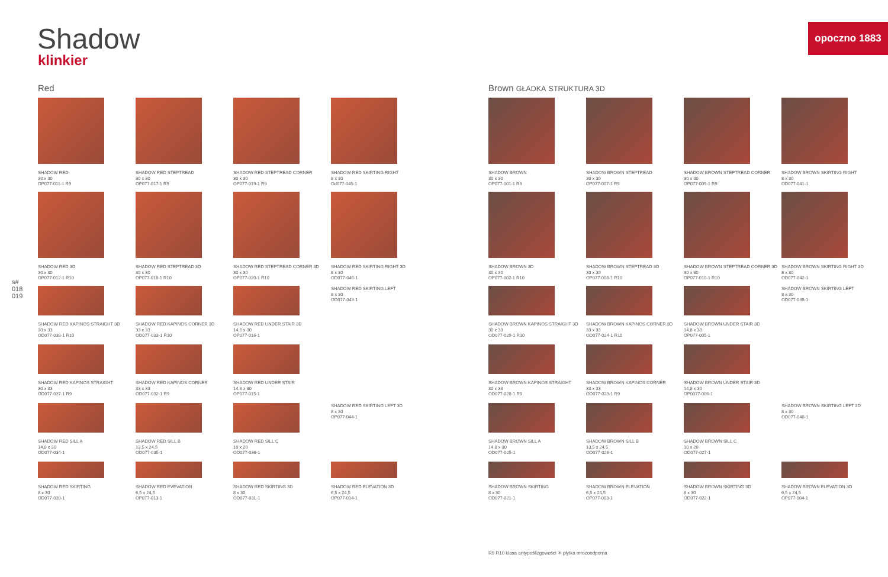Shadow
klinkier
opoczno 1883
s#
018
019
Red
SHADOW RED
30 x 30
OP077-011-1 R9
SHADOW RED STEPTREAD
30 x 30
OP077-017-1 R9
SHADOW RED STEPTREAD CORNER
30 x 30
OP077-019-1 R9
SHADOW RED SKIRTING RIGHT
8 x 30
Od077-045-1
SHADOW RED 3D
30 x 30
OP077-012-1 R10
SHADOW RED STEPTREAD 3D
30 x 30
OP077-018-1 R10
SHADOW RED STEPTREAD CORNER 3D
30 x 30
OP077-020-1 R10
SHADOW RED SKIRTING RIGHT 3D
8 x 30
OD077-046-1
SHADOW RED KAPINOS STRAIGHT 3D
30 x 33
OD077-038-1 R10
SHADOW RED KAPINOS CORNER 3D
33 x 33
OD077-033-1 R10
SHADOW RED UNDER STAIR 3D
14,8 x 30
OP077-016-1
SHADOW RED SKIRTING LEFT
8 x 30
OD077-043-1
SHADOW RED KAPINOS STRAIGHT
30 x 33
OD077-037-1 R9
SHADOW RED KAPINOS CORNER
33 x 33
OD077-032-1 R9
SHADOW RED UNDER STAIR
14,8 x 30
OP077-015-1
SHADOW RED SILL A
14,8 x 30
OD077-034-1
SHADOW RED SILL B
13,5 x 24,5
OD077-035-1
SHADOW RED SILL C
10 x 20
OD077-036-1
SHADOW RED SKIRTING LEFT 3D
8 x 30
OP077-044-1
SHADOW RED SKIRTING
8 x 30
OD077-030-1
SHADOW RED EVEVATION
6,5 x 24,5
OP077-013-1
SHADOW RED SKIRTING 3D
8 x 30
OD077-031-1
SHADOW RED ELEVATION 3D
6,5 x 24,5
OP077-014-1
Brown GŁADKA STRUKTURA 3D
SHADOW BROWN
30 x 30
OP077-001-1 R9
SHADOW BROWN STEPTREAD
30 x 30
OP077-007-1 R9
SHADOW BROWN STEPTREAD CORNER
30 x 30
OP077-009-1 R9
SHADOW BROWN SKIRTING RIGHT
8 x 30
OD077-041-1
SHADOW BROWN 3D
30 x 30
OP077-002-1 R10
SHADOW BROWN STEPTREAD 3D
30 x 30
OP077-008-1 R10
SHADOW BROWN STEPTREAD CORNER 3D
30 x 30
OP077-010-1 R10
SHADOW BROWN SKIRTING RIGHT 3D
8 x 30
OD077-042-1
SHADOW BROWN KAPINOS STRAIGHT 3D
30 x 33
OD077-029-1 R10
SHADOW BROWN KAPINOS CORNER 3D
33 x 33
OD077-024-1 R10
SHADOW BROWN UNDER STAIR 3D
14,8 x 30
OP077-005-1
SHADOW BROWN SKIRTING LEFT
8 x 30
OD077-039-1
SHADOW BROWN KAPINOS STRAIGHT
30 x 33
OD077-028-1 R9
SHADOW BROWN KAPINOS CORNER
33 x 33
OD077-023-1 R9
SHADOW BROWN UNDER STAIR 3D
14,8 x 30
OP0077-006-1
SHADOW BROWN SILL A
14,8 x 30
OD077-025-1
SHADOW BROWN SILL B
13,5 x 24,5
OD077-026-1
SHADOW BROWN SILL C
10 x 20
OD077-027-1
SHADOW BROWN SKIRTING LEFT 3D
8 x 30
OD077-040-1
SHADOW BROWN SKIRTING
8 x 30
OD077-021-1
SHADOW BROWN ELEVATION
6,5 x 24,5
OP077-003-1
SHADOW BROWN SKIRTING 3D
8 x 30
OD077-022-1
SHADOW BROWN ELEVATION 3D
6,5 x 24,5
OP077-004-1
R9 R10 klasa antypoślizgowości ✳ płytka mrozoodporna